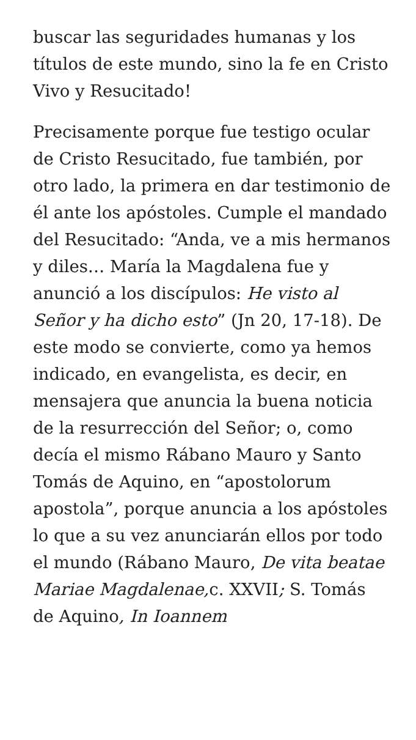buscar las seguridades humanas y los títulos de este mundo, sino la fe en Cristo Vivo y Resucitado!
Precisamente porque fue testigo ocular de Cristo Resucitado, fue también, por otro lado, la primera en dar testimonio de él ante los apóstoles. Cumple el mandado del Resucitado: “Anda, ve a mis hermanos y diles… María la Magdalena fue y anunció a los discípulos: He visto al Señor y ha dicho esto” (Jn 20, 17-18). De este modo se convierte, como ya hemos indicado, en evangelista, es decir, en mensajera que anuncia la buena noticia de la resurrección del Señor; o, como decía el mismo Rábano Mauro y Santo Tomás de Aquino, en “apostolorum apostola”, porque anuncia a los apóstoles lo que a su vez anunciarán ellos por todo el mundo (Rábano Mauro, De vita beatae Mariae Magdalenae, c. XXVII; S. Tomás de Aquino, In Ioannem